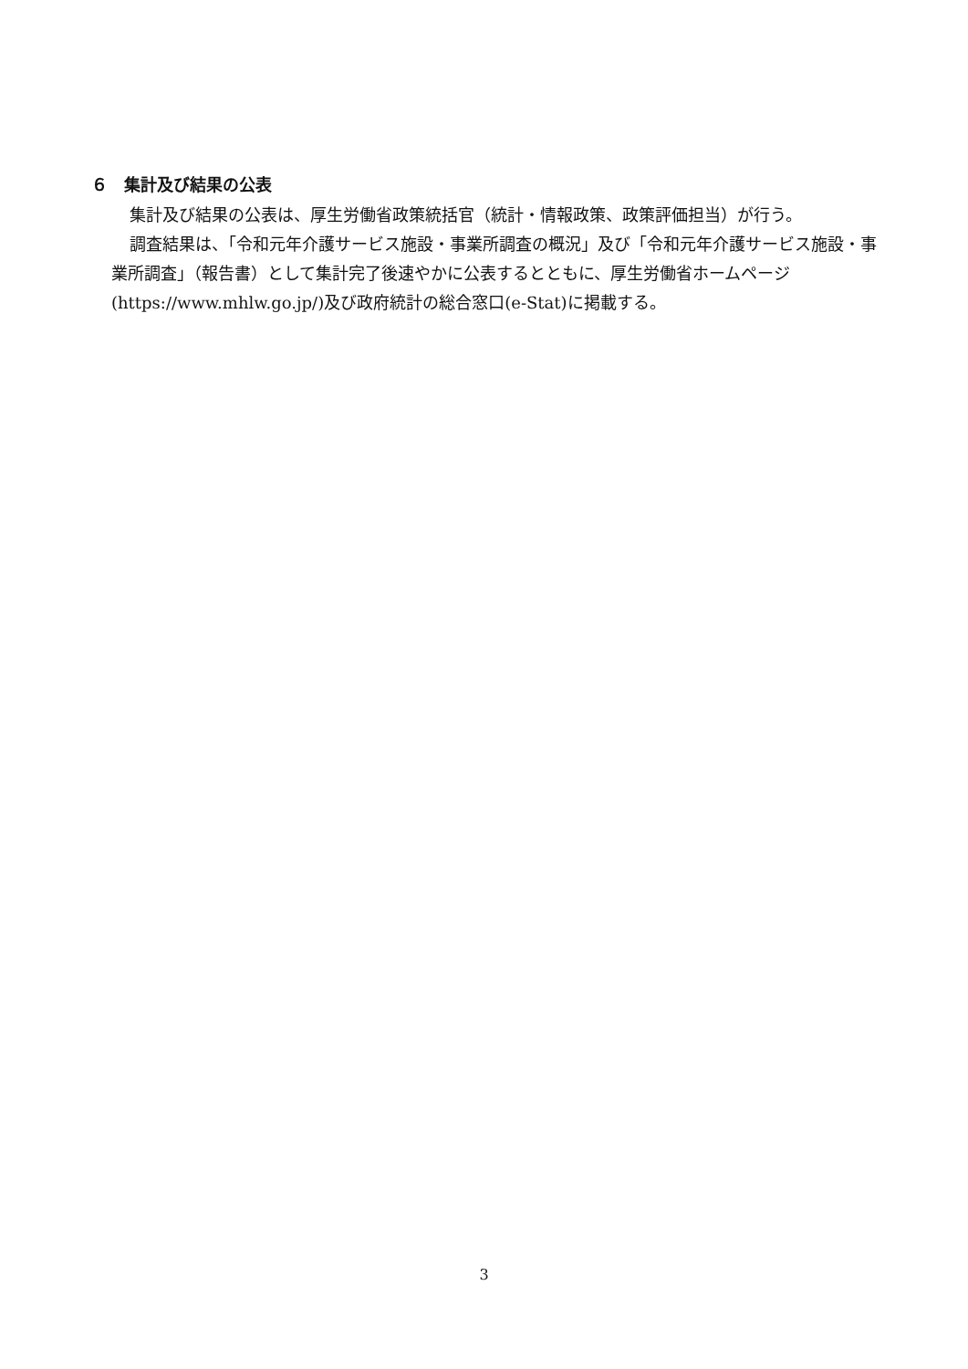６　集計及び結果の公表
集計及び結果の公表は、厚生労働省政策統括官（統計・情報政策、政策評価担当）が行う。
調査結果は、「令和元年介護サービス施設・事業所調査の概況」及び「令和元年介護サービス施設・事業所調査」（報告書）として集計完了後速やかに公表するとともに、厚生労働省ホームページ(https://www.mhlw.go.jp/)及び政府統計の総合窓口(e-Stat)に掲載する。
3